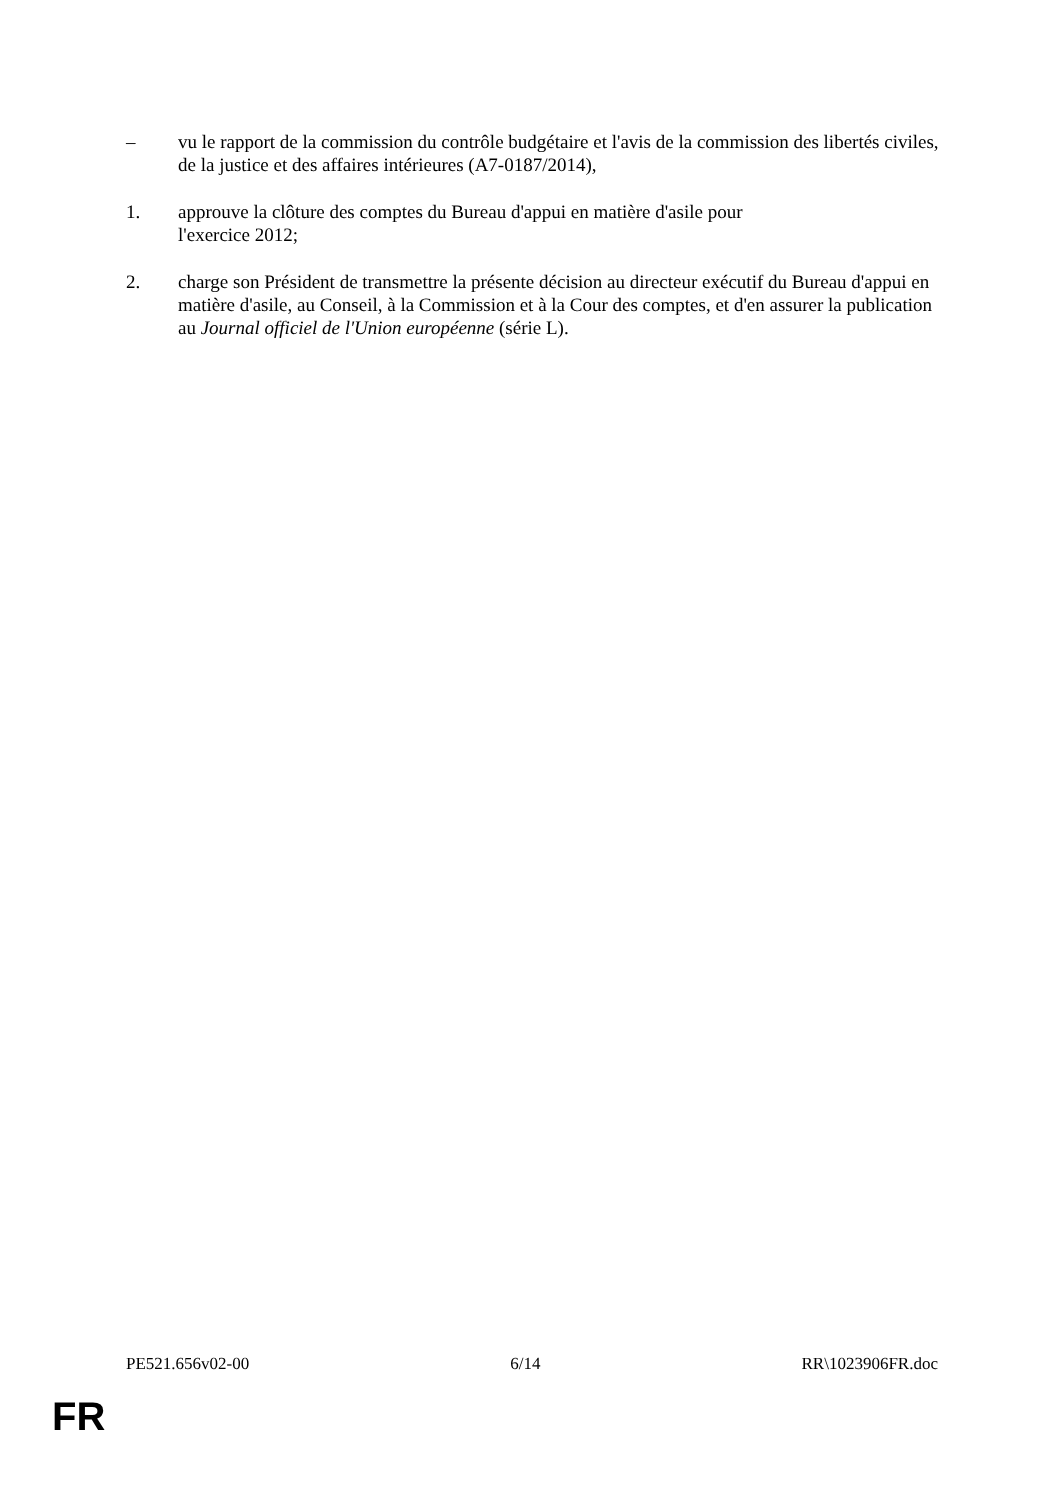– vu le rapport de la commission du contrôle budgétaire et l'avis de la commission des libertés civiles, de la justice et des affaires intérieures (A7-0187/2014),
1. approuve la clôture des comptes du Bureau d'appui en matière d'asile pour
l'exercice 2012;
2. charge son Président de transmettre la présente décision au directeur exécutif du Bureau d'appui en matière d'asile, au Conseil, à la Commission et à la Cour des comptes, et d'en assurer la publication au Journal officiel de l'Union européenne (série L).
PE521.656v02-00 6/14 RR\1023906FR.doc
FR